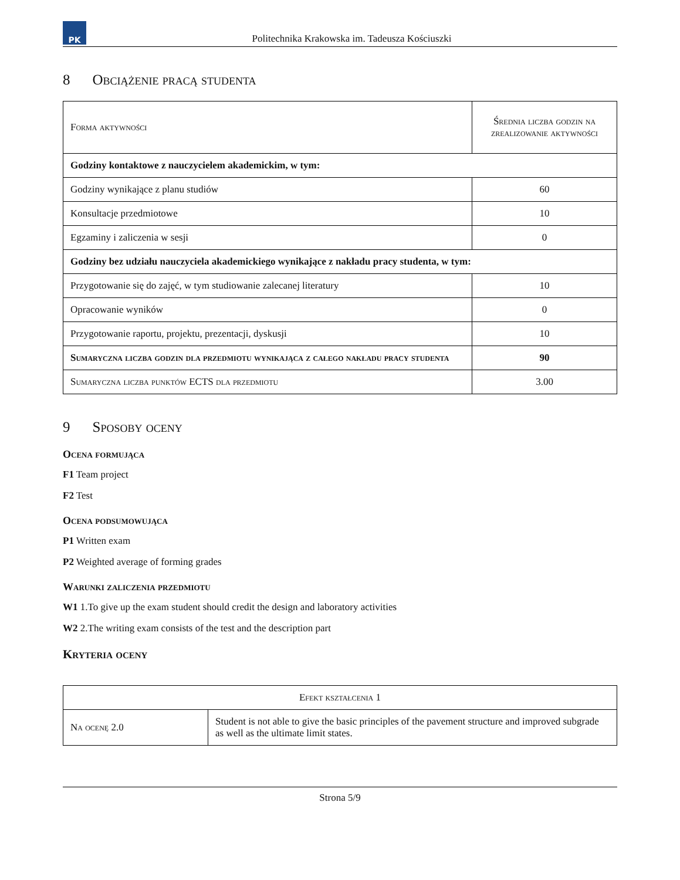PK
Politechnika Krakowska im. Tadeusza Kościuszki
8 Obciążenie pracą studenta
| Forma aktywności | Średnia liczba godzin na zrealizowanie aktywności |
| --- | --- |
| Godziny kontaktowe z nauczycielem akademickim, w tym: | |
| Godziny wynikające z planu studiów | 60 |
| Konsultacje przedmiotowe | 10 |
| Egzaminy i zaliczenia w sesji | 0 |
| Godziny bez udziału nauczyciela akademickiego wynikające z nakładu pracy studenta, w tym: | |
| Przygotowanie się do zajęć, w tym studiowanie zalecanej literatury | 10 |
| Opracowanie wyników | 0 |
| Przygotowanie raportu, projektu, prezentacji, dyskusji | 10 |
| Sumaryczna liczba godzin dla przedmiotu wynikająca z całego nakładu pracy studenta | 90 |
| Sumaryczna liczba punktów ECTS dla przedmiotu | 3.00 |
9 Sposoby oceny
Ocena formująca
F1 Team project
F2 Test
Ocena podsumowująca
P1 Written exam
P2 Weighted average of forming grades
Warunki zaliczenia przedmiotu
W1 1.To give up the exam student should credit the design and laboratory activities
W2 2.The writing exam consists of the test and the description part
Kryteria oceny
| Efekt kształcenia 1 | |
| --- | --- |
| Na ocenę 2.0 | Student is not able to give the basic principles of the pavement structure and improved subgrade as well as the ultimate limit states. |
Strona 5/9